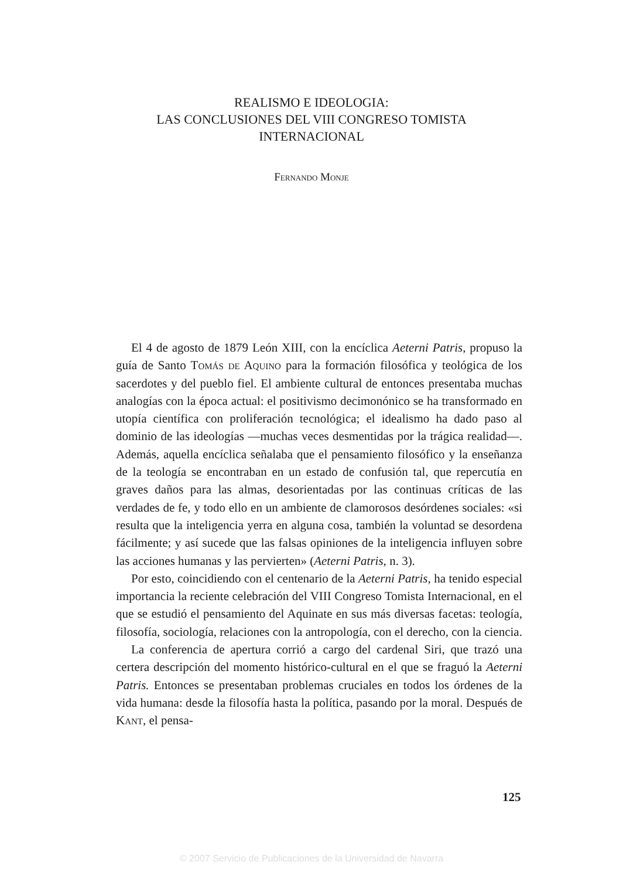REALISMO E IDEOLOGIA:
LAS CONCLUSIONES DEL VIII CONGRESO TOMISTA
INTERNACIONAL
Fernando Monje
El 4 de agosto de 1879 León XIII, con la encíclica Aeterni Patris, propuso la guía de Santo Tomás de Aquino para la formación filosófica y teológica de los sacerdotes y del pueblo fiel. El ambiente cultural de entonces presentaba muchas analogías con la época actual: el positivismo decimonónico se ha transformado en utopía científica con proliferación tecnológica; el idealismo ha dado paso al dominio de las ideologías —muchas veces desmentidas por la trágica realidad—. Además, aquella encíclica señalaba que el pensamiento filosófico y la enseñanza de la teología se encontraban en un estado de confusión tal, que repercutía en graves daños para las almas, desorientadas por las continuas críticas de las verdades de fe, y todo ello en un ambiente de clamorosos desórdenes sociales: «si resulta que la inteligencia yerra en alguna cosa, también la voluntad se desordena fácilmente; y así sucede que las falsas opiniones de la inteligencia influyen sobre las acciones humanas y las pervierten» (Aeterni Patris, n. 3).
Por esto, coincidiendo con el centenario de la Aeterni Patris, ha tenido especial importancia la reciente celebración del VIII Congreso Tomista Internacional, en el que se estudió el pensamiento del Aquinate en sus más diversas facetas: teología, filosofía, sociología, relaciones con la antropología, con el derecho, con la ciencia.
La conferencia de apertura corrió a cargo del cardenal Siri, que trazó una certera descripción del momento histórico-cultural en el que se fraguó la Aeterni Patris. Entonces se presentaban problemas cruciales en todos los órdenes de la vida humana: desde la filosofía hasta la política, pasando por la moral. Después de Kant, el pensa-
125
© 2007 Servicio de Publicaciones de la Universidad de Navarra